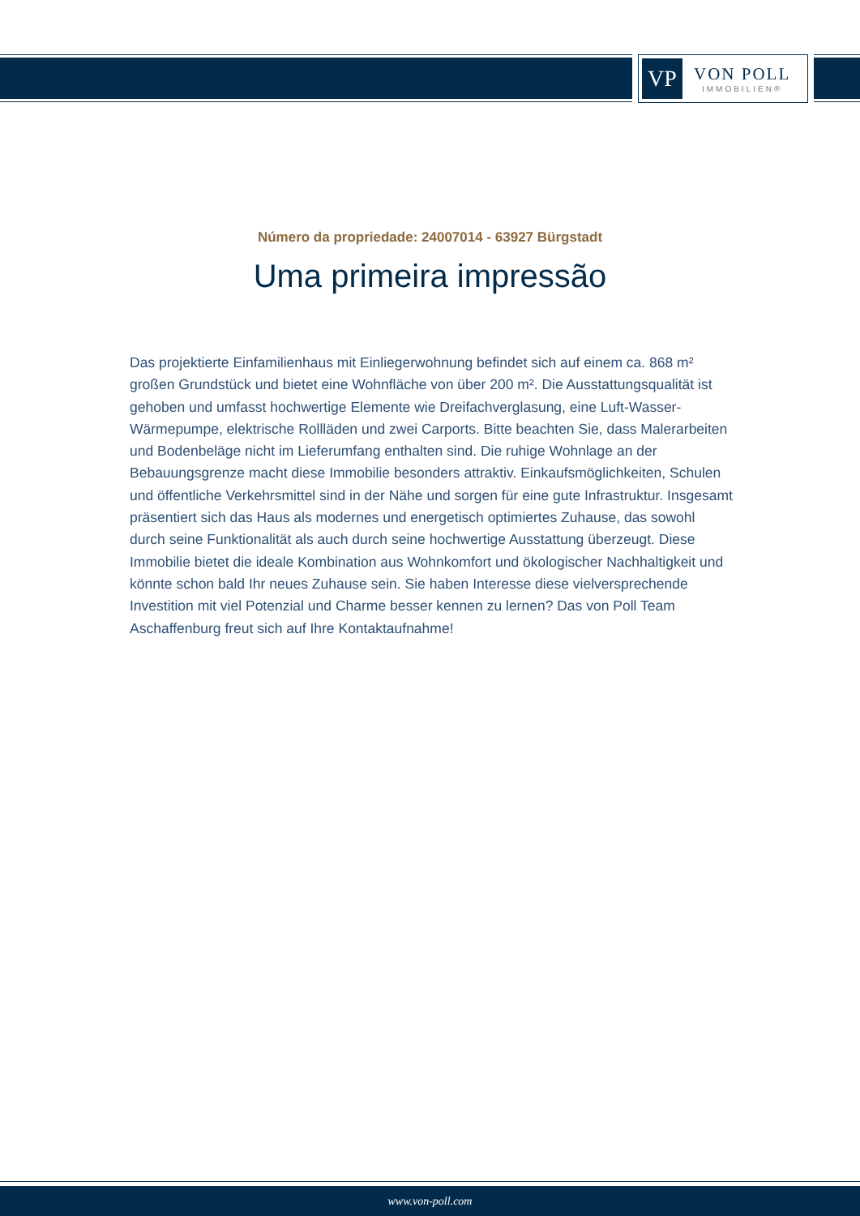VP
VON POLL
IMMOBILIEN®
Número da propriedade: 24007014 - 63927 Bürgstadt
Uma primeira impressão
Das projektierte Einfamilienhaus mit Einliegerwohnung befindet sich auf einem ca. 868 m² großen Grundstück und bietet eine Wohnfläche von über 200 m². Die Ausstattungsqualität ist gehoben und umfasst hochwertige Elemente wie Dreifachverglasung, eine Luft-Wasser-Wärmepumpe, elektrische Rollläden und zwei Carports. Bitte beachten Sie, dass Malerarbeiten und Bodenbeläge nicht im Lieferumfang enthalten sind. Die ruhige Wohnlage an der Bebauungsgrenze macht diese Immobilie besonders attraktiv. Einkaufsmöglichkeiten, Schulen und öffentliche Verkehrsmittel sind in der Nähe und sorgen für eine gute Infrastruktur. Insgesamt präsentiert sich das Haus als modernes und energetisch optimiertes Zuhause, das sowohl durch seine Funktionalität als auch durch seine hochwertige Ausstattung überzeugt. Diese Immobilie bietet die ideale Kombination aus Wohnkomfort und ökologischer Nachhaltigkeit und könnte schon bald Ihr neues Zuhause sein. Sie haben Interesse diese vielversprechende Investition mit viel Potenzial und Charme besser kennen zu lernen? Das von Poll Team Aschaffenburg freut sich auf Ihre Kontaktaufnahme!
www.von-poll.com